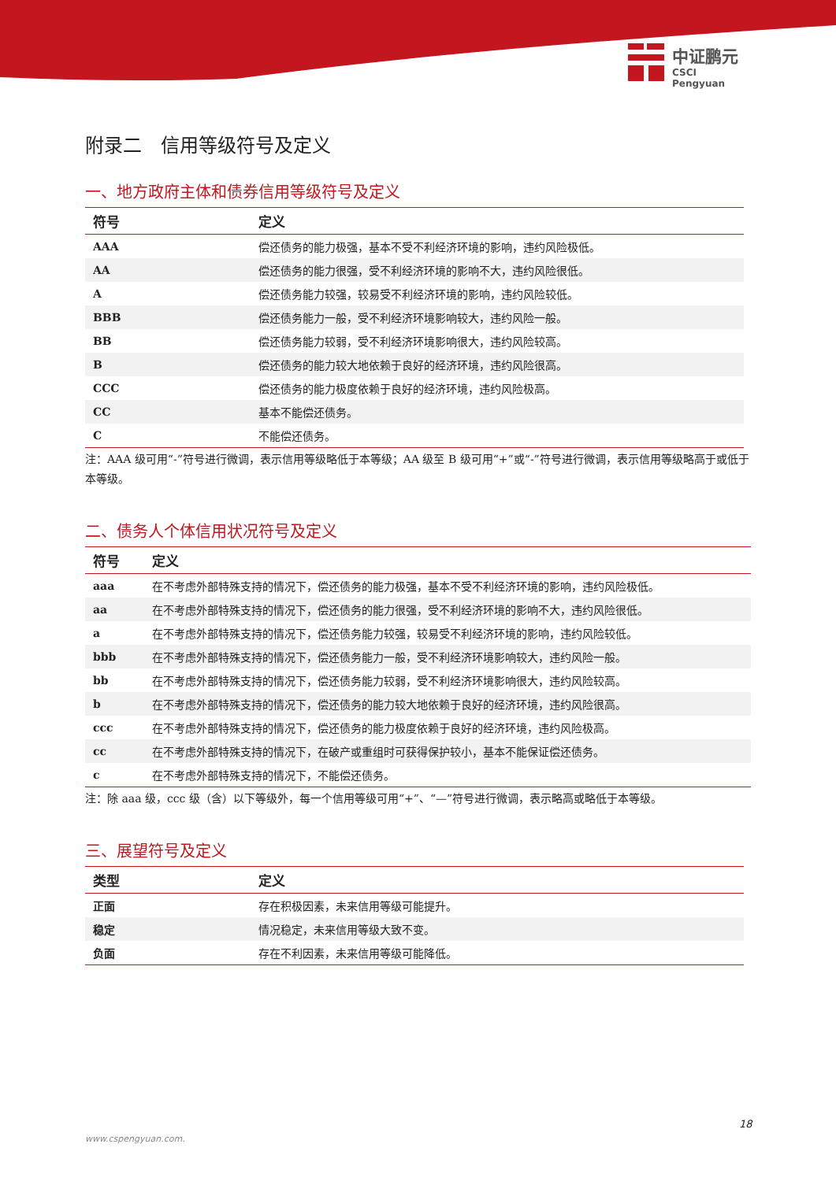中证鹏元
CSCI Pengyuan
附录二　信用等级符号及定义
一、地方政府主体和债券信用等级符号及定义
| 符号 | 定义 |
| --- | --- |
| AAA | 偿还债务的能力极强，基本不受不利经济环境的影响，违约风险极低。 |
| AA | 偿还债务的能力很强，受不利经济环境的影响不大，违约风险很低。 |
| A | 偿还债务能力较强，较易受不利经济环境的影响，违约风险较低。 |
| BBB | 偿还债务能力一般，受不利经济环境影响较大，违约风险一般。 |
| BB | 偿还债务能力较弱，受不利经济环境影响很大，违约风险较高。 |
| B | 偿还债务的能力较大地依赖于良好的经济环境，违约风险很高。 |
| CCC | 偿还债务的能力极度依赖于良好的经济环境，违约风险极高。 |
| CC | 基本不能偿还债务。 |
| C | 不能偿还债务。 |
注：AAA 级可用“-”符号进行微调，表示信用等级略低于本等级；AA 级至 B 级可用“+”或“-”符号进行微调，表示信用等级略高于或低于本等级。
二、债务人个体信用状况符号及定义
| 符号 | 定义 |
| --- | --- |
| aaa | 在不考虑外部特殊支持的情况下，偿还债务的能力极强，基本不受不利经济环境的影响，违约风险极低。 |
| aa | 在不考虑外部特殊支持的情况下，偿还债务的能力很强，受不利经济环境的影响不大，违约风险很低。 |
| a | 在不考虑外部特殊支持的情况下，偿还债务能力较强，较易受不利经济环境的影响，违约风险较低。 |
| bbb | 在不考虑外部特殊支持的情况下，偿还债务能力一般，受不利经济环境影响较大，违约风险一般。 |
| bb | 在不考虑外部特殊支持的情况下，偿还债务能力较弱，受不利经济环境影响很大，违约风险较高。 |
| b | 在不考虑外部特殊支持的情况下，偿还债务的能力较大地依赖于良好的经济环境，违约风险很高。 |
| ccc | 在不考虑外部特殊支持的情况下，偿还债务的能力极度依赖于良好的经济环境，违约风险极高。 |
| cc | 在不考虑外部特殊支持的情况下，在破产或重组时可获得保护较小，基本不能保证偿还债务。 |
| c | 在不考虑外部特殊支持的情况下，不能偿还债务。 |
注：除 aaa 级，ccc 级（含）以下等级外，每一个信用等级可用“+”、“—”符号进行微调，表示略高或略低于本等级。
三、展望符号及定义
| 类型 | 定义 |
| --- | --- |
| 正面 | 存在积极因素，未来信用等级可能提升。 |
| 稳定 | 情况稳定，未来信用等级大致不变。 |
| 负面 | 存在不利因素，未来信用等级可能降低。 |
18
www.cspengyuan.com.